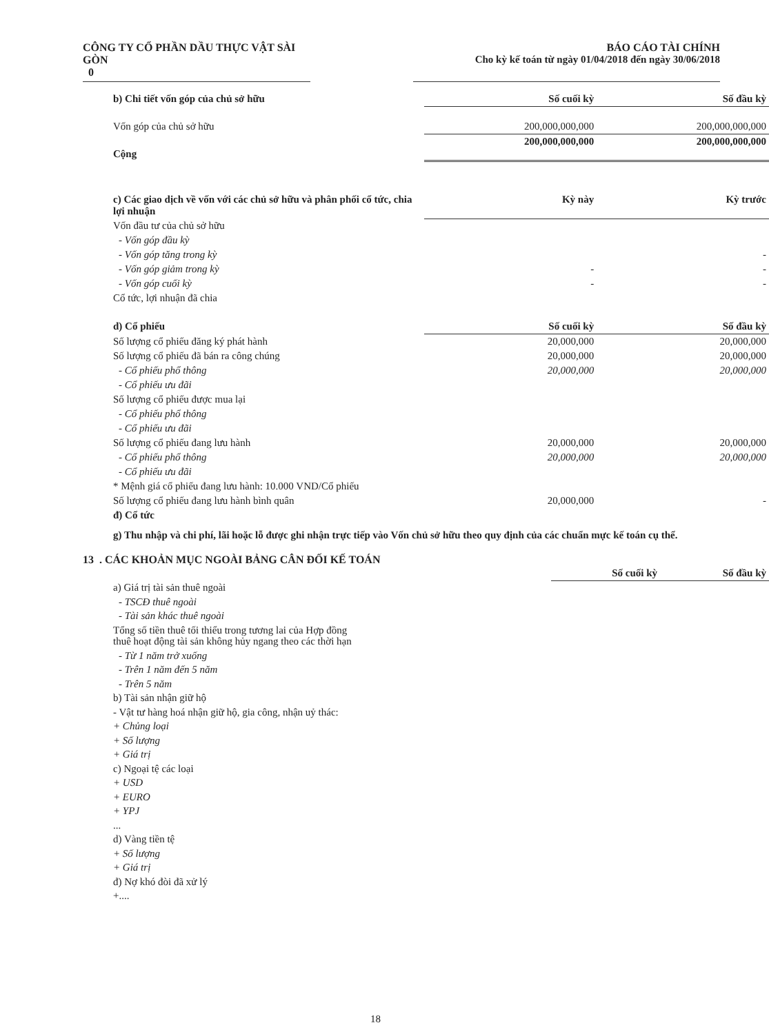CÔNG TY CỔ PHẦN DẦU THỰC VẬT SÀI GÒN
0
BÁO CÁO TÀI CHÍNH
Cho kỳ kế toán từ ngày 01/04/2018 đến ngày 30/06/2018
| b) Chi tiết vốn góp của chủ sở hữu | Số cuối kỳ | Số đầu kỳ |
| --- | --- | --- |
| Vốn góp của chủ sở hữu | 200,000,000,000 | 200,000,000,000 |
| Cộng | 200,000,000,000 | 200,000,000,000 |
| c) Các giao dịch về vốn với các chủ sở hữu và phân phối cổ tức, chia lợi nhuận | Kỳ này | Kỳ trước |
| Vốn đầu tư của chủ sở hữu | | |
| - Vốn góp đầu kỳ | | |
| - Vốn góp tăng trong kỳ | | - |
| - Vốn góp giảm trong kỳ | - | - |
| - Vốn góp cuối kỳ | - | - |
| Cổ tức, lợi nhuận đã chia | | |
| d) Cổ phiếu | Số cuối kỳ | Số đầu kỳ |
| Số lượng cổ phiếu đăng ký phát hành | 20,000,000 | 20,000,000 |
| Số lượng cổ phiếu đã bán ra công chúng | 20,000,000 | 20,000,000 |
| - Cổ phiếu phổ thông | 20,000,000 | 20,000,000 |
| - Cổ phiếu ưu đãi | | |
| Số lượng cổ phiếu được mua lại | | |
| - Cổ phiếu phổ thông | | |
| - Cổ phiếu ưu đãi | | |
| Số lượng cổ phiếu đang lưu hành | 20,000,000 | 20,000,000 |
| - Cổ phiếu phổ thông | 20,000,000 | 20,000,000 |
| - Cổ phiếu ưu đãi | | |
| * Mệnh giá cổ phiếu đang lưu hành: 10.000 VND/Cổ phiếu | | |
| Số lượng cổ phiếu đang lưu hành bình quân | 20,000,000 | - |
| đ) Cổ tức | | |
g) Thu nhập và chi phí, lãi hoặc lỗ được ghi nhận trực tiếp vào Vốn chủ sở hữu theo quy định của các chuẩn mực kế toán cụ thể.
13 . CÁC KHOẢN MỤC NGOÀI BẢNG CÂN ĐỐI KẾ TOÁN
| | Số cuối kỳ | Số đầu kỳ |
| a) Giá trị tài sản thuê ngoài | | |
| - TSCĐ thuê ngoài | | |
| - Tài sản khác thuê ngoài | | |
| Tổng số tiền thuê tối thiểu trong tương lai của Hợp đồng thuê hoạt động tài sản không hủy ngang theo các thời hạn | | |
| - Từ 1 năm trở xuống | | |
| - Trên 1 năm đến 5 năm | | |
| - Trên 5 năm | | |
| b) Tài sản nhận giữ hộ | | |
| - Vật tư hàng hoá nhận giữ hộ, gia công, nhận uỷ thác: | | |
| + Chủng loại | | |
| + Số lượng | | |
| + Giá trị | | |
| c) Ngoại tệ các loại | | |
| + USD | | |
| + EURO | | |
| + YPJ | | |
| ... | | |
| d) Vàng tiền tệ | | |
| + Số lượng | | |
| + Giá trị | | |
| đ) Nợ khó đòi đã xử lý | | |
| +.... | | |
18